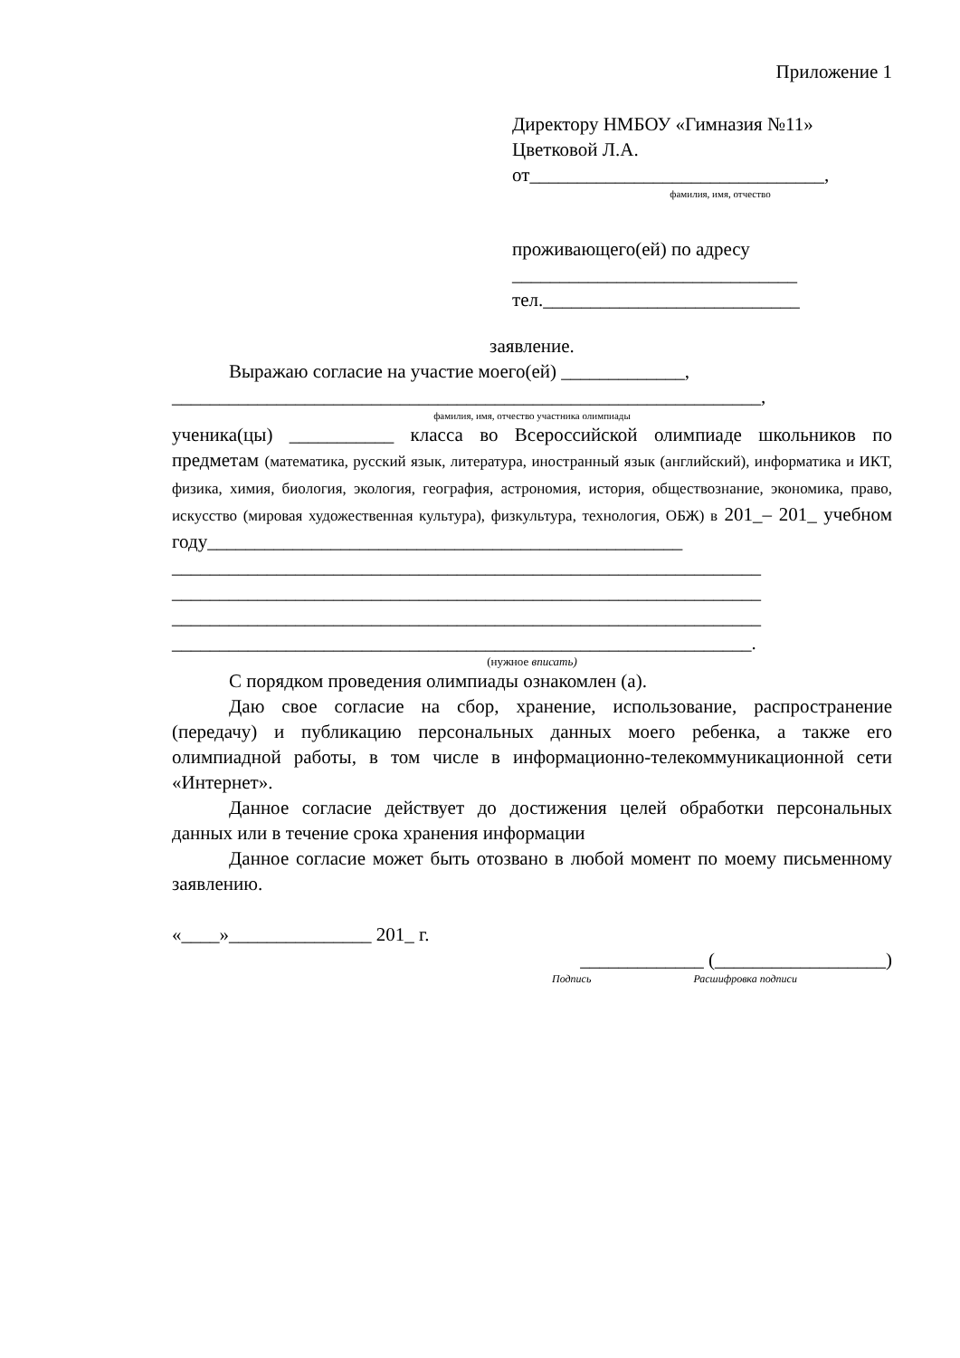Приложение 1
Директору НМБОУ «Гимназия №11»
Цветковой Л.А.
от_______________________________,
фамилия, имя, отчество
проживающего(ей) по адресу
______________________________
тел.___________________________
заявление.
Выражаю согласие на участие моего(ей) _____________,
______________________________________________________________,
фамилия, имя, отчество участника олимпиады
ученика(цы) ___________ класса во Всероссийской олимпиаде школьников по предметам (математика, русский язык, литература, иностранный язык (английский), информатика и ИКТ, физика, химия, биология, экология, география, астрономия, история, обществознание, экономика, право, искусство (мировая художественная культура), физкультура, технология, ОБЖ) в 201_– 201_ учебном году__________________________________________________
______________________________________________________________
______________________________________________________________
______________________________________________________________
_____________________________________________________________.
(нужное вписать)
С порядком проведения олимпиады ознакомлен (а).
Даю свое согласие на сбор, хранение, использование, распространение (передачу) и публикацию персональных данных моего ребенка, а также его олимпиадной работы, в том числе в информационно-телекоммуникационной сети «Интернет».
Данное согласие действует до достижения целей обработки персональных данных или в течение срока хранения информации
Данное согласие может быть отозвано в любой момент по моему письменному заявлению.
«____»_______________ 201_ г.
_____________ (__________________)
Подпись Расшифровка подписи